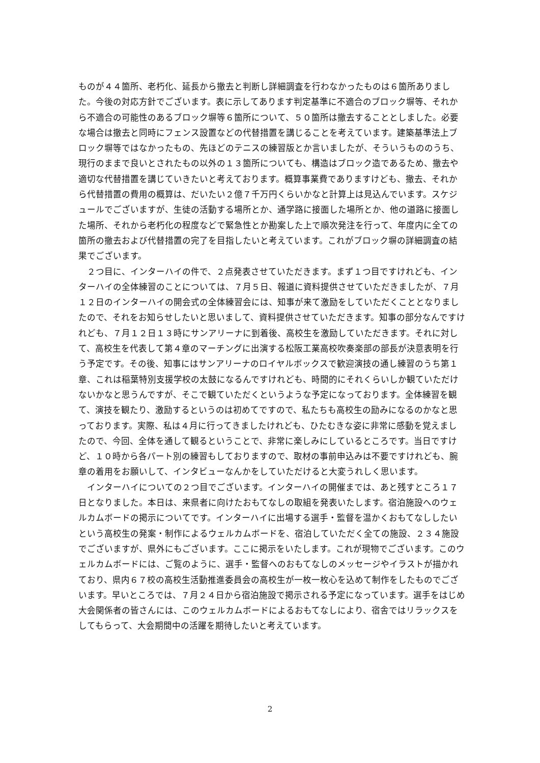ものが４４箇所、老朽化、延長から撤去と判断し詳細調査を行わなかったものは６箇所ありました。今後の対応方針でございます。表に示してあります判定基準に不適合のブロック塀等、それから不適合の可能性のあるブロック塀等６箇所について、５０箇所は撤去することとしました。必要な場合は撤去と同時にフェンス設置などの代替措置を講じることを考えています。建築基準法上ブロック塀等ではなかったもの、先ほどのテニスの練習版とか言いましたが、そういうもののうち、現行のままで良いとされたもの以外の１３箇所についても、構造はブロック造であるため、撤去や適切な代替措置を講じていきたいと考えております。概算事業費でありますけども、撤去、それから代替措置の費用の概算は、だいたい２億７千万円くらいかなと計算上は見込んでいます。スケジュールでございますが、生徒の活動する場所とか、通学路に接面した場所とか、他の道路に接面した場所、それから老朽化の程度などで緊急性とか勘案した上で順次発注を行って、年度内に全ての箇所の撤去および代替措置の完了を目指したいと考えています。これがブロック塀の詳細調査の結果でございます。
　２つ目に、インターハイの件で、２点発表させていただきます。まず１つ目ですけれども、インターハイの全体練習のことについては、７月５日、報道に資料提供させていただきましたが、７月１２日のインターハイの開会式の全体練習会には、知事が来て激励をしていただくこととなりましたので、それをお知らせしたいと思いまして、資料提供させていただきます。知事の部分なんですけれども、７月１２日１３時にサンアリーナに到着後、高校生を激励していただきます。それに対して、高校生を代表して第４章のマーチングに出演する松阪工業高校吹奏楽部の部長が決意表明を行う予定です。その後、知事にはサンアリーナのロイヤルボックスで歓迎演技の通し練習のうち第１章、これは稲葉特別支援学校の太鼓になるんですけれども、時間的にそれくらいしか観ていただけないかなと思うんですが、そこで観ていただくというような予定になっております。全体練習を観て、演技を観たり、激励するというのは初めてですので、私たちも高校生の励みになるのかなと思っております。実際、私は４月に行ってきましたけれども、ひたむきな姿に非常に感動を覚えましたので、今回、全体を通して観るということで、非常に楽しみにしているところです。当日ですけど、１０時から各パート別の練習もしておりますので、取材の事前申込みは不要ですけれども、腕章の着用をお願いして、インタビューなんかをしていただけると大変うれしく思います。
　インターハイについての２つ目でございます。インターハイの開催までは、あと残すところ１７日となりました。本日は、来県者に向けたおもてなしの取組を発表いたします。宿泊施設へのウェルカムボードの掲示についてです。インターハイに出場する選手・監督を温かくおもてなししたいという高校生の発案・制作によるウェルカムボードを、宿泊していただく全ての施設、２３４施設でございますが、県外にもございます。ここに掲示をいたします。これが現物でございます。このウェルカムボードには、ご覧のように、選手・監督へのおもてなしのメッセージやイラストが描かれており、県内６７校の高校生活動推進委員会の高校生が一枚一枚心を込めて制作をしたものでございます。早いところでは、７月２４日から宿泊施設で掲示される予定になっています。選手をはじめ大会関係者の皆さんには、このウェルカムボードによるおもてなしにより、宿舎ではリラックスをしてもらって、大会期間中の活躍を期待したいと考えています。
2